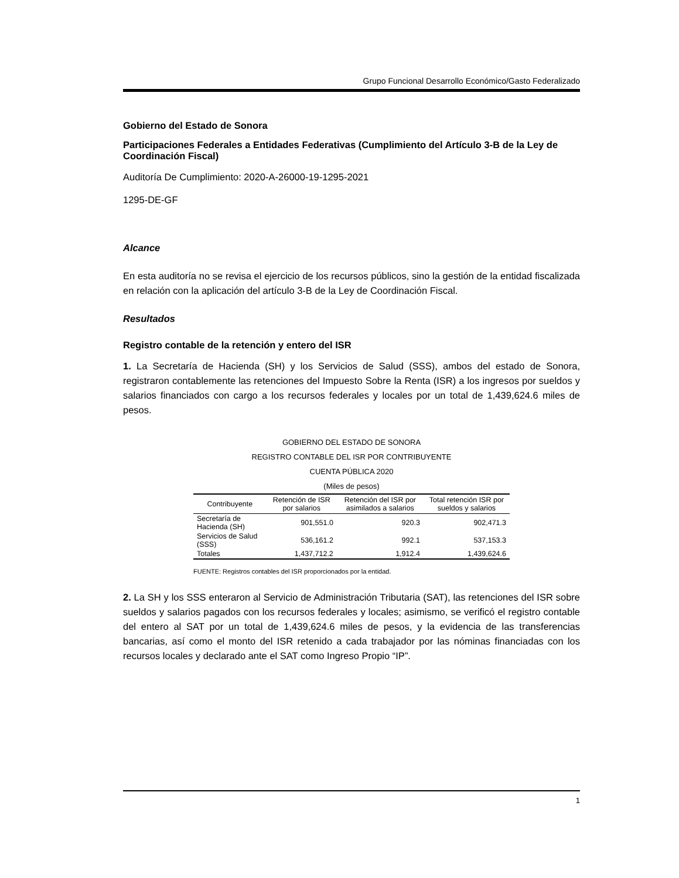Grupo Funcional Desarrollo Económico/Gasto Federalizado
Gobierno del Estado de Sonora
Participaciones Federales a Entidades Federativas (Cumplimiento del Artículo 3-B de la Ley de Coordinación Fiscal)
Auditoría De Cumplimiento: 2020-A-26000-19-1295-2021
1295-DE-GF
Alcance
En esta auditoría no se revisa el ejercicio de los recursos públicos, sino la gestión de la entidad fiscalizada en relación con la aplicación del artículo 3-B de la Ley de Coordinación Fiscal.
Resultados
Registro contable de la retención y entero del ISR
1. La Secretaría de Hacienda (SH) y los Servicios de Salud (SSS), ambos del estado de Sonora, registraron contablemente las retenciones del Impuesto Sobre la Renta (ISR) a los ingresos por sueldos y salarios financiados con cargo a los recursos federales y locales por un total de 1,439,624.6 miles de pesos.
GOBIERNO DEL ESTADO DE SONORA
REGISTRO CONTABLE DEL ISR POR CONTRIBUYENTE
CUENTA PÚBLICA 2020
(Miles de pesos)
| Contribuyente | Retención de ISR por salarios | Retención del ISR por asimilados a salarios | Total retención ISR por sueldos y salarios |
| --- | --- | --- | --- |
| Secretaría de Hacienda (SH) | 901,551.0 | 920.3 | 902,471.3 |
| Servicios de Salud (SSS) | 536,161.2 | 992.1 | 537,153.3 |
| Totales | 1,437,712.2 | 1,912.4 | 1,439,624.6 |
FUENTE: Registros contables del ISR proporcionados por la entidad.
2. La SH y los SSS enteraron al Servicio de Administración Tributaria (SAT), las retenciones del ISR sobre sueldos y salarios pagados con los recursos federales y locales; asimismo, se verificó el registro contable del entero al SAT por un total de 1,439,624.6 miles de pesos, y la evidencia de las transferencias bancarias, así como el monto del ISR retenido a cada trabajador por las nóminas financiadas con los recursos locales y declarado ante el SAT como Ingreso Propio “IP”.
1